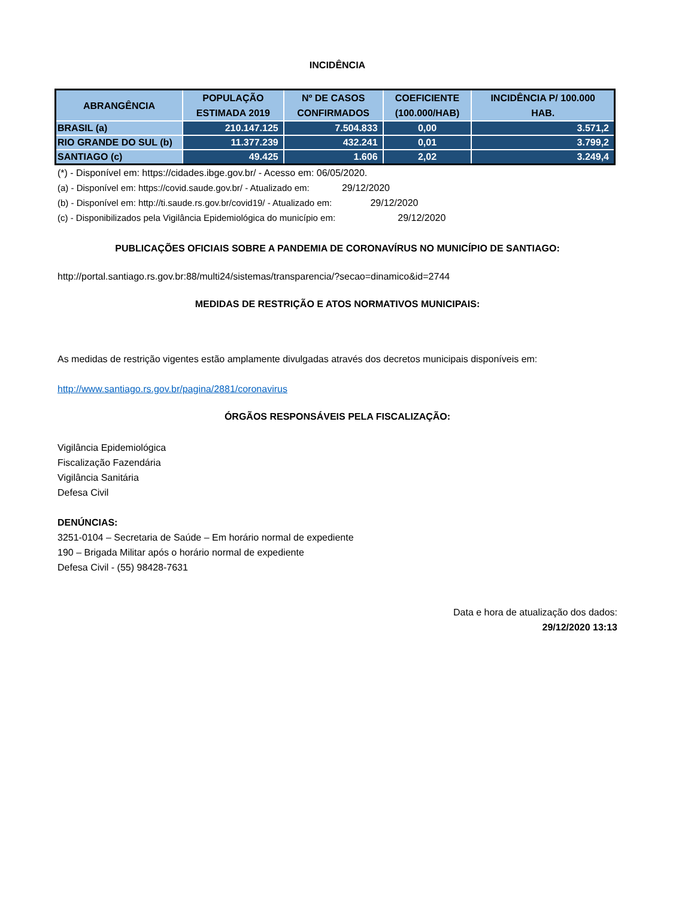INCIDÊNCIA
| ABRANGÊNCIA | POPULAÇÃO ESTIMADA 2019 | Nº DE CASOS CONFIRMADOS | COEFICIENTE (100.000/HAB) | INCIDÊNCIA P/ 100.000 HAB. |
| --- | --- | --- | --- | --- |
| BRASIL (a) | 210.147.125 | 7.504.833 | 0,00 | 3.571,2 |
| RIO GRANDE DO SUL (b) | 11.377.239 | 432.241 | 0,01 | 3.799,2 |
| SANTIAGO (c) | 49.425 | 1.606 | 2,02 | 3.249,4 |
(*) - Disponível em: https://cidades.ibge.gov.br/ - Acesso em: 06/05/2020.
(a) - Disponível em: https://covid.saude.gov.br/ - Atualizado em: 29/12/2020
(b) - Disponível em: http://ti.saude.rs.gov.br/covid19/ - Atualizado em: 29/12/2020
(c) - Disponibilizados pela Vigilância Epidemiológica do município em: 29/12/2020
PUBLICAÇÕES OFICIAIS SOBRE A PANDEMIA DE CORONAVÍRUS NO MUNICÍPIO DE SANTIAGO:
http://portal.santiago.rs.gov.br:88/multi24/sistemas/transparencia/?secao=dinamico&id=2744
MEDIDAS DE RESTRIÇÃO E ATOS NORMATIVOS MUNICIPAIS:
As medidas de restrição vigentes estão amplamente divulgadas através dos decretos municipais disponíveis em:
http://www.santiago.rs.gov.br/pagina/2881/coronavirus
ÓRGÃOS RESPONSÁVEIS PELA FISCALIZAÇÃO:
Vigilância Epidemiológica
Fiscalização Fazendária
Vigilância Sanitária
Defesa Civil
DENÚNCIAS:
3251-0104 – Secretaria de Saúde – Em horário normal de expediente
190 – Brigada Militar após o horário normal de expediente
Defesa Civil - (55) 98428-7631
Data e hora de atualização dos dados:
29/12/2020 13:13